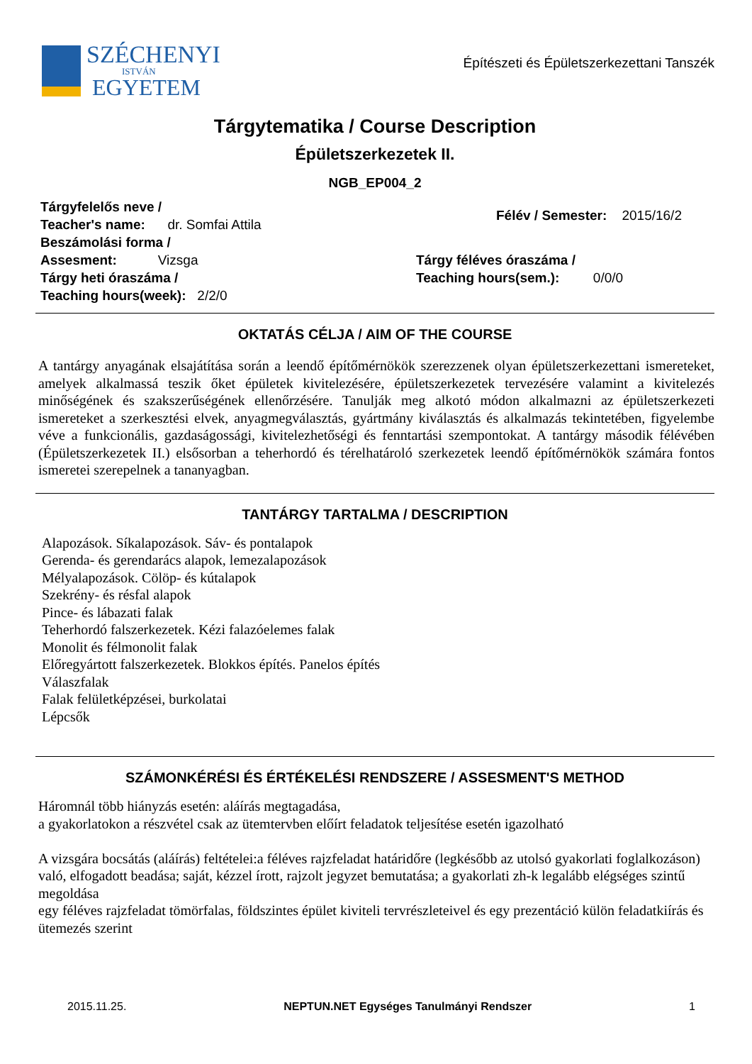SZÉCHENYI
ISTVÁN
EGYETEM
Építészeti és Épületszerkezettani Tanszék
Tárgytematika / Course Description
Épületszerkezetek II.
NGB_EP004_2
Tárgyfelelős neve /
Teacher's name: dr. Somfai Attila
Beszámolási forma /
Assesment: Vizsga
Tárgy heti óraszáma /
Teaching hours(week): 2/2/0
Félév / Semester: 2015/16/2
Tárgy féléves óraszáma /
Teaching hours(sem.): 0/0/0
OKTATÁS CÉLJA / AIM OF THE COURSE
A tantárgy anyagának elsajátítása során a leendő építőmérnökök szerezzenek olyan épületszerkezettani ismereteket, amelyek alkalmassá teszik őket épületek kivitelezésére, épületszerkezetek tervezésére valamint a kivitelezés minőségének és szakszerűségének ellenőrzésére. Tanulják meg alkotó módon alkalmazni az épületszerkezeti ismereteket a szerkesztési elvek, anyagmegválasztás, gyártmány kiválasztás és alkalmazás tekintetében, figyelembe véve a funkcionális, gazdaságossági, kivitelezhetőségi és fenntartási szempontokat. A tantárgy második félévében (Épületszerkezetek II.) elsősorban a teherhordó és térelhatároló szerkezetek leendő építőmérnökök számára fontos ismeretei szerepelnek a tananyagban.
TANTÁRGY TARTALMA / DESCRIPTION
Alapozások. Síkalapozások. Sáv- és pontalapok
Gerenda- és gerendarács alapok, lemezalapozások
Mélyalapozások. Cölöp- és kútalapok
Szekrény- és résfal alapok
Pince- és lábazati falak
Teherhordó falszerkezetek. Kézi falazóelemes falak
Monolit és félmonolit falak
Előregyártott falszerkezetek. Blokkos építés. Panelos építés
Válaszfalak
Falak felületképzései, burkolatai
Lépcsők
SZÁMONKÉRÉSI ÉS ÉRTÉKELÉSI RENDSZERE / ASSESMENT'S METHOD
Háromnál több hiányzás esetén: aláírás megtagadása,
a gyakorlatokon a részvétel csak az ütemtervben előírt feladatok teljesítése esetén igazolható
A vizsgára bocsátás (aláírás) feltételei:a féléves rajzfeladat határidőre (legkésőbb az utolsó gyakorlati foglalkozáson) való, elfogadott beadása; saját, kézzel írott, rajzolt jegyzet bemutatása; a gyakorlati zh-k legalább elégséges szintű megoldása
egy féléves rajzfeladat tömörfalas, földszintes épület kiviteli tervrészleteivel és egy prezentáció külön feladatkiírás és ütemezés szerint
2015.11.25. NEPTUN.NET Egységes Tanulmányi Rendszer 1